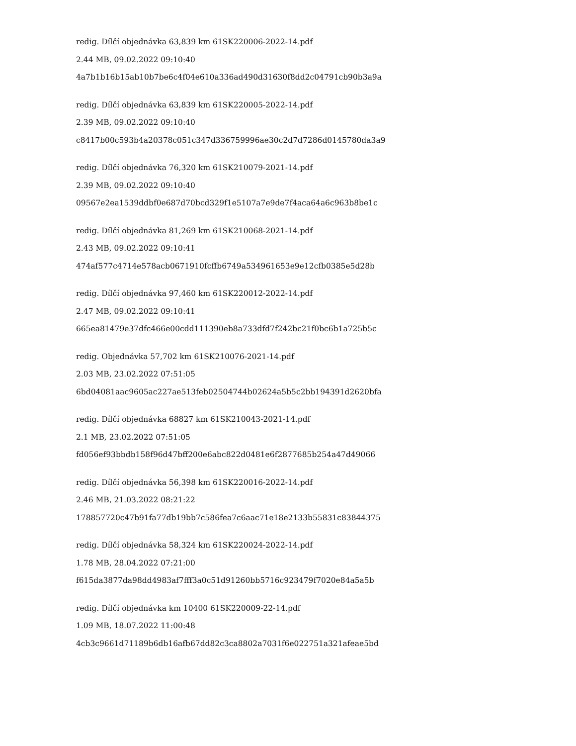redig. Dílčí objednávka 63,839 km 61SK220006-2022-14.pdf
2.44 MB, 09.02.2022 09:10:40
4a7b1b16b15ab10b7be6c4f04e610a336ad490d31630f8dd2c04791cb90b3a9a
redig. Dílčí objednávka 63,839 km 61SK220005-2022-14.pdf
2.39 MB, 09.02.2022 09:10:40
c8417b00c593b4a20378c051c347d336759996ae30c2d7d7286d0145780da3a9
redig. Dílčí objednávka 76,320 km 61SK210079-2021-14.pdf
2.39 MB, 09.02.2022 09:10:40
09567e2ea1539ddbf0e687d70bcd329f1e5107a7e9de7f4aca64a6c963b8be1c
redig. Dílčí objednávka 81,269 km 61SK210068-2021-14.pdf
2.43 MB, 09.02.2022 09:10:41
474af577c4714e578acb0671910fcffb6749a534961653e9e12cfb0385e5d28b
redig. Dílčí objednávka 97,460 km 61SK220012-2022-14.pdf
2.47 MB, 09.02.2022 09:10:41
665ea81479e37dfc466e00cdd111390eb8a733dfd7f242bc21f0bc6b1a725b5c
redig. Objednávka 57,702 km 61SK210076-2021-14.pdf
2.03 MB, 23.02.2022 07:51:05
6bd04081aac9605ac227ae513feb02504744b02624a5b5c2bb194391d2620bfa
redig. Dílčí objednávka 68827 km 61SK210043-2021-14.pdf
2.1 MB, 23.02.2022 07:51:05
fd056ef93bbdb158f96d47bff200e6abc822d0481e6f2877685b254a47d49066
redig. Dílčí objednávka 56,398 km 61SK220016-2022-14.pdf
2.46 MB, 21.03.2022 08:21:22
178857720c47b91fa77db19bb7c586fea7c6aac71e18e2133b55831c83844375
redig. Dílčí objednávka 58,324 km 61SK220024-2022-14.pdf
1.78 MB, 28.04.2022 07:21:00
f615da3877da98dd4983af7fff3a0c51d91260bb5716c923479f7020e84a5a5b
redig. Dílčí objednávka km 10400 61SK220009-22-14.pdf
1.09 MB, 18.07.2022 11:00:48
4cb3c9661d71189b6db16afb67dd82c3ca8802a7031f6e022751a321afeae5bd